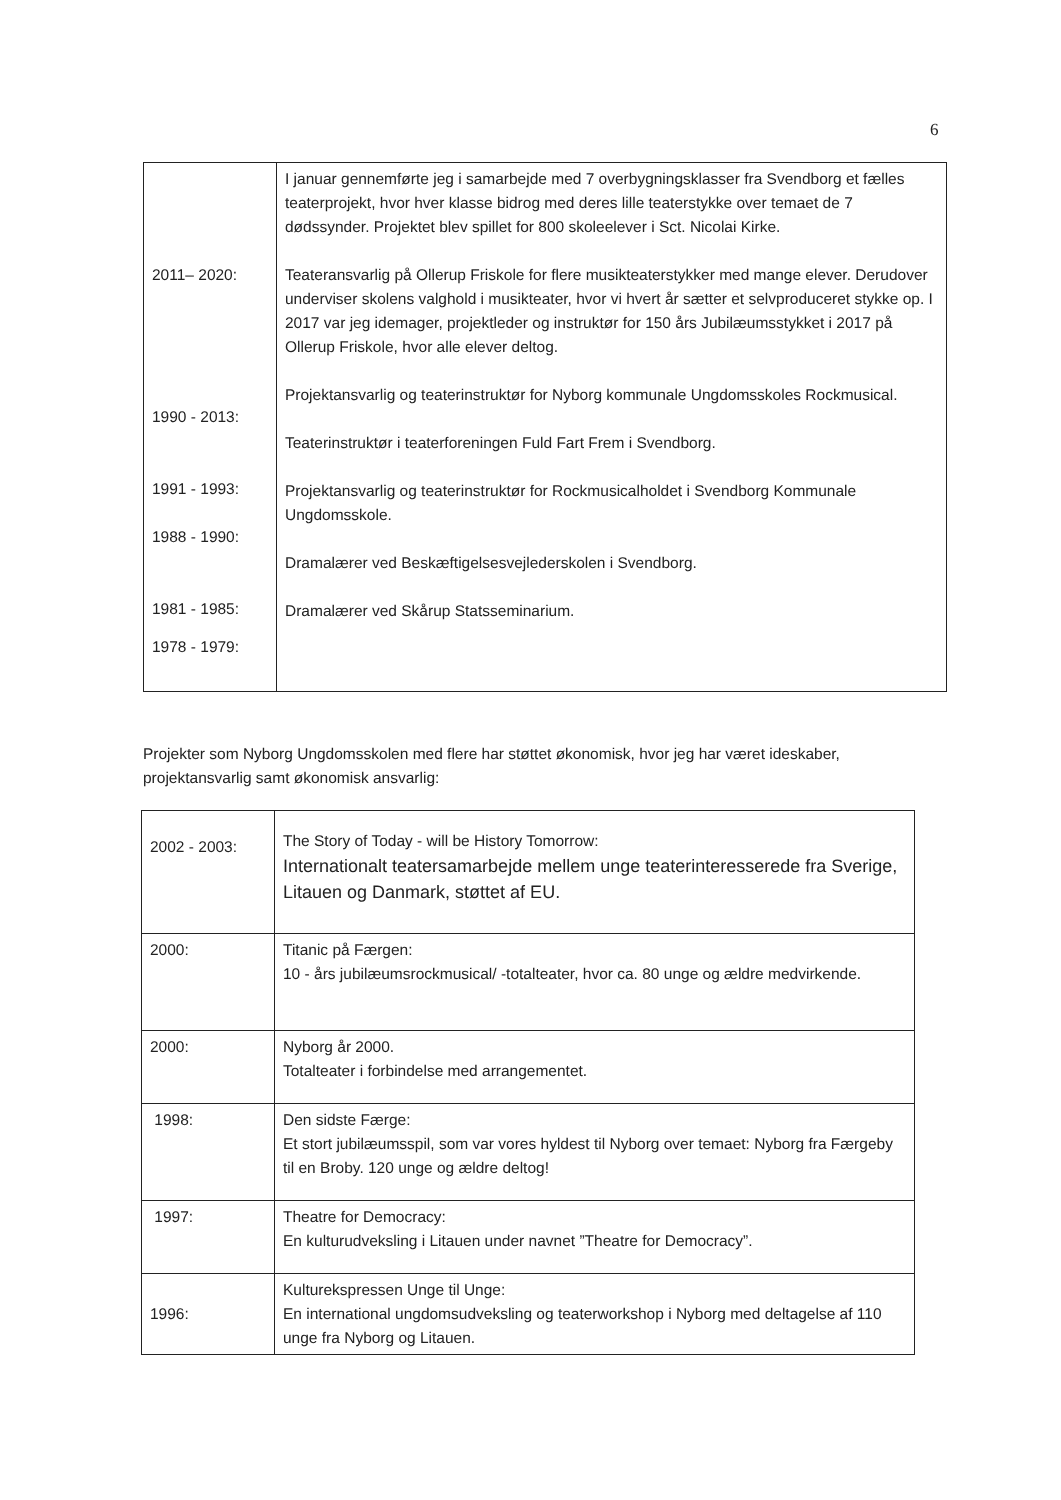6
| 2011– 2020: 1990 - 2013: 1991 - 1993: 1988 - 1990: 1981 - 1985: 1978 - 1979: | I januar gennemførte jeg i samarbejde med 7 overbygningsklasser fra Svendborg et fælles teaterprojekt, hvor hver klasse bidrog med deres lille teaterstykke over temaet de 7 dødssynder. Projektet blev spillet for 800 skoleelever i Sct. Nicolai Kirke. Teateransvarlig på Ollerup Friskole for flere musikteaterstykker med mange elever. Derudover underviser skolens valghold i musikteater, hvor vi hvert år sætter et selvproduceret stykke op. I 2017 var jeg idemager, projektleder og instruktør for 150 års Jubilæumsstykket i 2017 på Ollerup Friskole, hvor alle elever deltog. Projektansvarlig og teaterinstruktør for Nyborg kommunale Ungdomsskoles Rockmusical. Teaterinstruktør i teaterforeningen Fuld Fart Frem i Svendborg. Projektansvarlig og teaterinstruktør for Rockmusicalholdet i Svendborg Kommunale Ungdomsskole. Dramalærer ved Beskæftigelsesvejlederskolen i Svendborg. Dramalærer ved Skårup Statsseminarium. |
Projekter som Nyborg Ungdomsskolen med flere har støttet økonomisk, hvor jeg har været ideskaber, projektansvarlig samt økonomisk ansvarlig:
| 2002 - 2003: | The Story of Today - will be History Tomorrow: Internationalt teatersamarbejde mellem unge teaterinteresserede fra Sverige, Litauen og Danmark, støttet af EU. |
| 2000: | Titanic på Færgen: 10 - års jubilæumsrockmusical/ -totalteater, hvor ca. 80 unge og ældre medvirkende. |
| 2000: | Nyborg år 2000. Totalteater i forbindelse med arrangementet. |
| 1998: | Den sidste Færge: Et stort jubilæumsspil, som var vores hyldest til Nyborg over temaet: Nyborg fra Færgeby til en Broby. 120 unge og ældre deltog! |
| 1997: | Theatre for Democracy: En kulturudveksling i Litauen under navnet ”Theatre for Democracy”. |
| 1996: | Kulturekspressen Unge til Unge: En international ungdomsudveksling og teaterworkshop i Nyborg med deltagelse af 110 unge fra Nyborg og Litauen. |